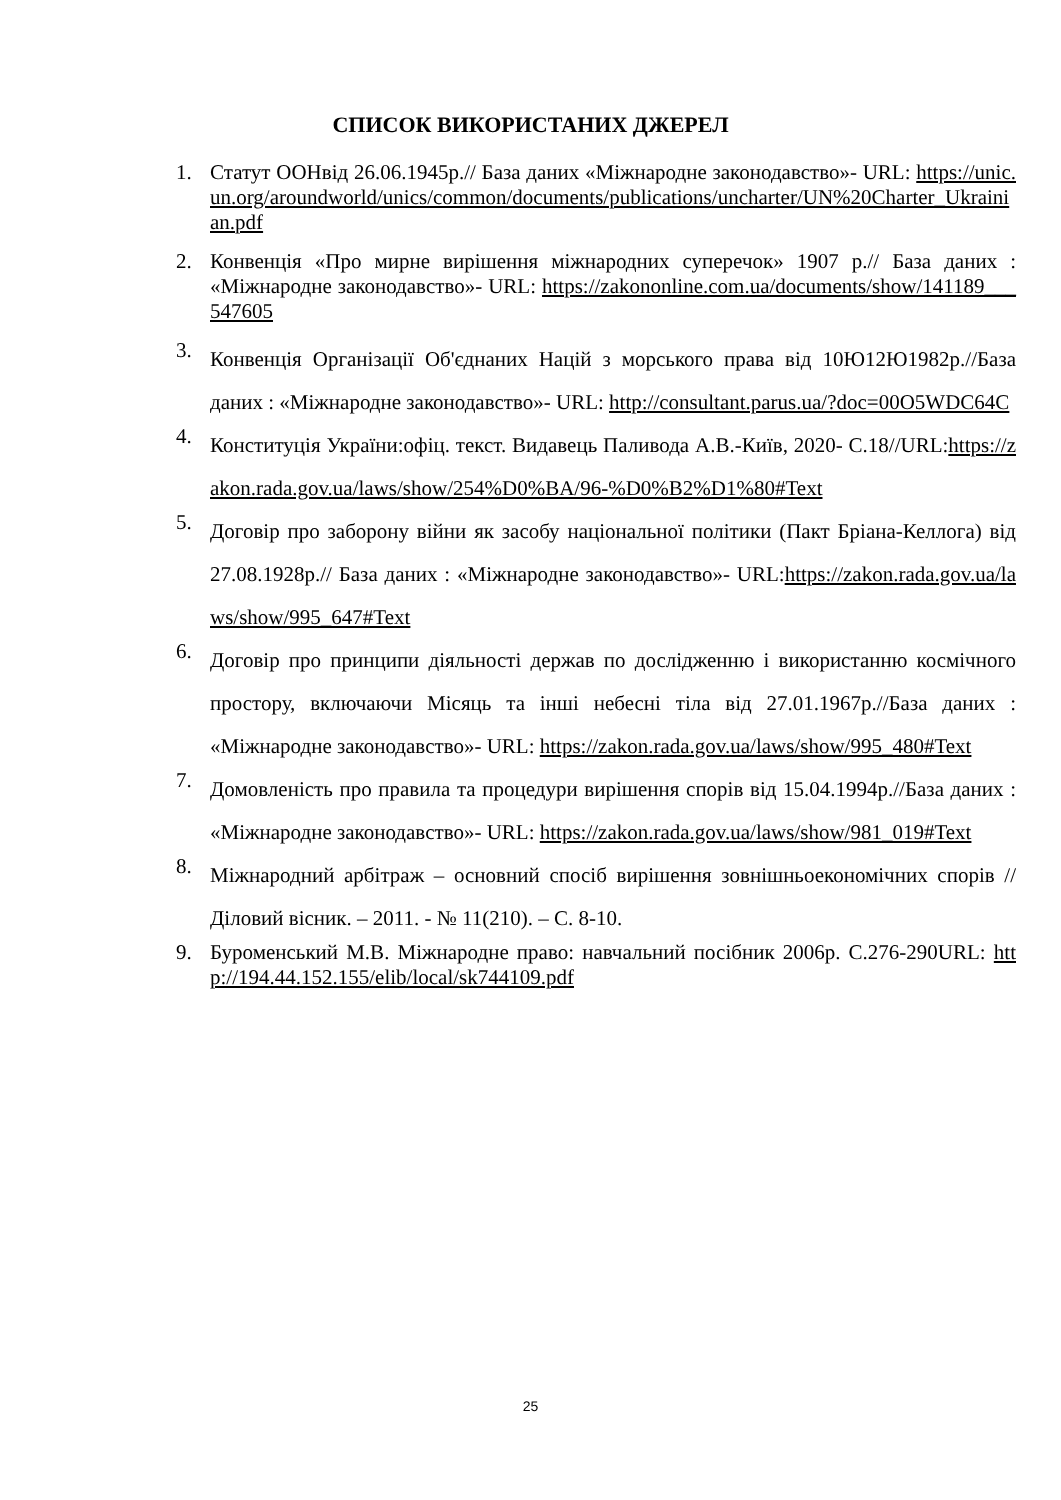СПИСОК ВИКОРИСТАНИХ ДЖЕРЕЛ
1. Статут ООНвід 26.06.1945р.// База даних «Міжнародне законодавство»- URL: https://unic.un.org/aroundworld/unics/common/documents/publications/uncharter/UN%20Charter_Ukrainian.pdf
2. Конвенція «Про мирне вирішення міжнародних суперечок» 1907 р.// База даних : «Міжнародне законодавство»- URL: https://zakononline.com.ua/documents/show/141189___547605
3. Конвенція Організації Об'єднаних Націй з морського права від 10Ю12Ю1982р.//База даних : «Міжнародне законодавство»- URL: http://consultant.parus.ua/?doc=00O5WDC64C
4. Конституція України:офіц. текст. Видавець Паливода А.В.-Київ, 2020- С.18//URL:https://zakon.rada.gov.ua/laws/show/254%D0%BA/96-%D0%B2%D1%80#Text
5. Договір про заборону війни як засобу національної політики (Пакт Бріана-Келлога) від 27.08.1928р.// База даних : «Міжнародне законодавство»- URL:https://zakon.rada.gov.ua/laws/show/995_647#Text
6. Договір про принципи діяльності держав по дослідженню і використанню космічного простору, включаючи Місяць та інші небесні тіла від 27.01.1967р.//База даних : «Міжнародне законодавство»- URL: https://zakon.rada.gov.ua/laws/show/995_480#Text
7. Домовленість про правила та процедури вирішення спорів від 15.04.1994р.//База даних : «Міжнародне законодавство»- URL: https://zakon.rada.gov.ua/laws/show/981_019#Text
8. Міжнародний арбітраж – основний спосіб вирішення зовнішньоекономічних спорів // Діловий вісник. – 2011. - № 11(210). – С. 8-10.
9. Буроменський М.В. Міжнародне право: навчальний посібник 2006р. С.276-290URL: http://194.44.152.155/elib/local/sk744109.pdf
25